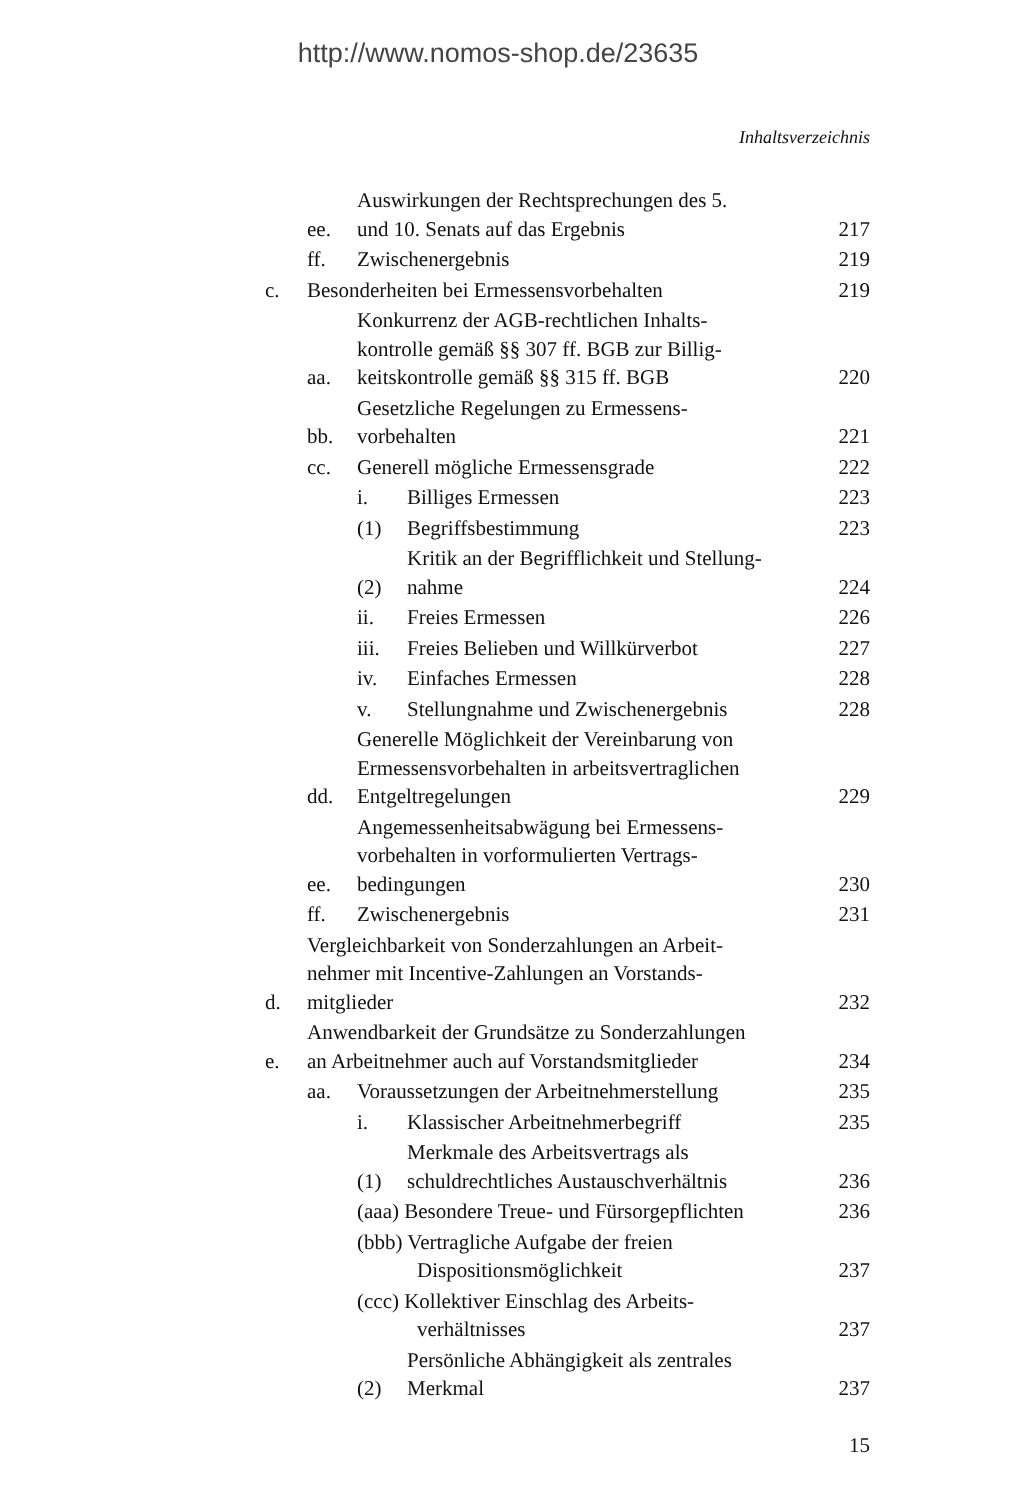http://www.nomos-shop.de/23635
Inhaltsverzeichnis
ee. Auswirkungen der Rechtsprechungen des 5.
und 10. Senats auf das Ergebnis 217
ff. Zwischenergebnis 219
c. Besonderheiten bei Ermessensvorbehalten 219
aa. Konkurrenz der AGB-rechtlichen Inhalts-
kontrolle gemäß §§ 307 ff. BGB zur Billig-
keitskontrolle gemäß §§ 315 ff. BGB 220
bb. Gesetzliche Regelungen zu Ermessens-
vorbehalten 221
cc. Generell mögliche Ermessensgrade 222
i. Billiges Ermessen 223
(1) Begriffsbestimmung 223
(2) Kritik an der Begrifflichkeit und Stellung-
nahme 224
ii. Freies Ermessen 226
iii. Freies Belieben und Willkürverbot 227
iv. Einfaches Ermessen 228
v. Stellungnahme und Zwischenergebnis 228
dd. Generelle Möglichkeit der Vereinbarung von
Ermessensvorbehalten in arbeitsvertraglichen
Entgeltregelungen 229
ee. Angemessenheitsabwägung bei Ermessens-
vorbehalten in vorformulierten Vertrags-
bedingungen 230
ff. Zwischenergebnis 231
d. Vergleichbarkeit von Sonderzahlungen an Arbeit-
nehmer mit Incentive-Zahlungen an Vorstands-
mitglieder 232
e. Anwendbarkeit der Grundsätze zu Sonderzahlungen
an Arbeitnehmer auch auf Vorstandsmitglieder 234
aa. Voraussetzungen der Arbeitnehmerstellung 235
i. Klassischer Arbeitnehmerbegriff 235
(1) Merkmale des Arbeitsvertrags als
schuldrechtliches Austauschverhältnis 236
(aaa) Besondere Treue- und Fürsorgepflichten 236
(bbb) Vertragliche Aufgabe der freien
Dispositionsmöglichkeit 237
(ccc) Kollektiver Einschlag des Arbeits-
verhältnisses 237
(2) Persönliche Abhängigkeit als zentrales
Merkmal 237
15